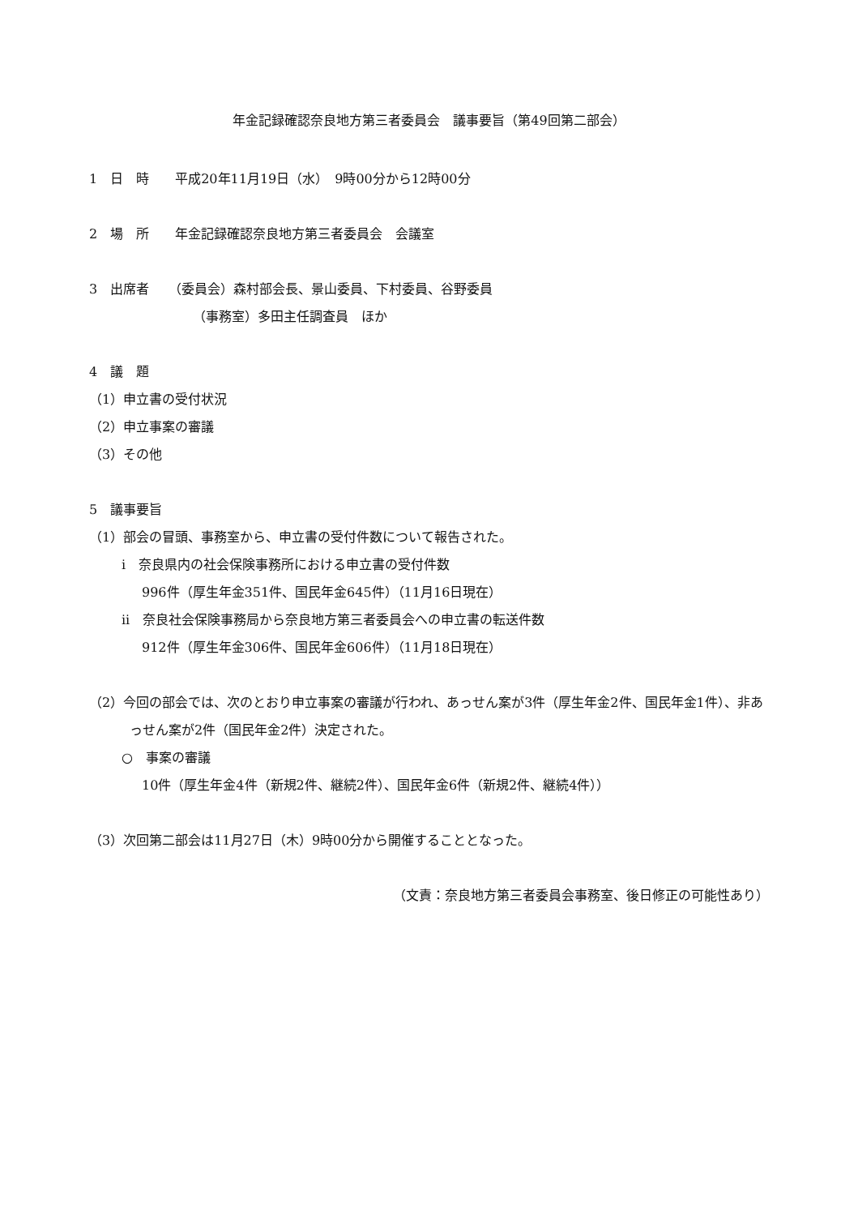年金記録確認奈良地方第三者委員会　議事要旨（第49回第二部会）
1　日　時　　平成20年11月19日（水）　9時00分から12時00分
2　場　所　　年金記録確認奈良地方第三者委員会　会議室
3　出席者　　（委員会）森村部会長、景山委員、下村委員、谷野委員
（事務室）多田主任調査員　ほか
4　議　題
（1）申立書の受付状況
（2）申立事案の審議
（3）その他
5　議事要旨
（1）部会の冒頭、事務室から、申立書の受付件数について報告された。
i　奈良県内の社会保険事務所における申立書の受付件数
996件（厚生年金351件、国民年金645件）（11月16日現在）
ii　奈良社会保険事務局から奈良地方第三者委員会への申立書の転送件数
912件（厚生年金306件、国民年金606件）（11月18日現在）
（2）今回の部会では、次のとおり申立事案の審議が行われ、あっせん案が3件（厚生年金2件、国民年金1件）、非あっせん案が2件（国民年金2件）決定された。
○　事案の審議
10件（厚生年金4件（新規2件、継続2件）、国民年金6件（新規2件、継続4件））
（3）次回第二部会は11月27日（木）9時00分から開催することとなった。
（文責：奈良地方第三者委員会事務室、後日修正の可能性あり）